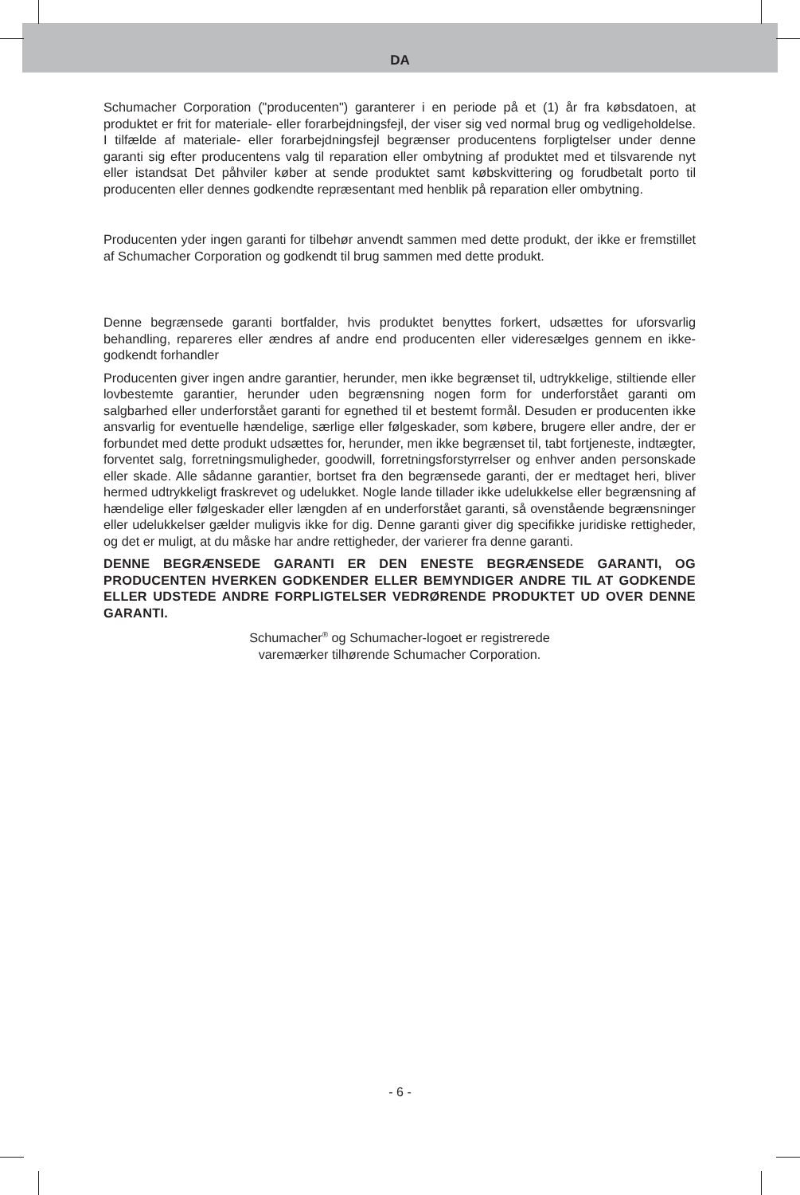DA
Schumacher Corporation ("producenten") garanterer i en periode på et (1) år fra købsdatoen, at produktet er frit for materiale- eller forarbejdningsfejl, der viser sig ved normal brug og vedligeholdelse. I tilfælde af materiale- eller forarbejdningsfejl begrænser producentens forpligtelser under denne garanti sig efter producentens valg til reparation eller ombytning af produktet med et tilsvarende nyt eller istandsat Det påhviler køber at sende produktet samt købskvittering og forudbetalt porto til producenten eller dennes godkendte repræsentant med henblik på reparation eller ombytning.
Producenten yder ingen garanti for tilbehør anvendt sammen med dette produkt, der ikke er fremstillet af Schumacher Corporation og godkendt til brug sammen med dette produkt.
Denne begrænsede garanti bortfalder, hvis produktet benyttes forkert, udsættes for uforsvarlig behandling, repareres eller ændres af andre end producenten eller videresælges gennem en ikke-godkendt forhandler
Producenten giver ingen andre garantier, herunder, men ikke begrænset til, udtrykkelige, stiltiende eller lovbestemte garantier, herunder uden begrænsning nogen form for underforstået garanti om salgbarhed eller underforstået garanti for egnethed til et bestemt formål. Desuden er producenten ikke ansvarlig for eventuelle hændelige, særlige eller følgeskader, som købere, brugere eller andre, der er forbundet med dette produkt udsættes for, herunder, men ikke begrænset til, tabt fortjeneste, indtægter, forventet salg, forretningsmuligheder, goodwill, forretningsforstyrrelser og enhver anden personskade eller skade. Alle sådanne garantier, bortset fra den begrænsede garanti, der er medtaget heri, bliver hermed udtrykkeligt fraskrevet og udelukket. Nogle lande tillader ikke udelukkelse eller begrænsning af hændelige eller følgeskader eller længden af en underforstået garanti, så ovenstående begrænsninger eller udelukkelser gælder muligvis ikke for dig. Denne garanti giver dig specifikke juridiske rettigheder, og det er muligt, at du måske har andre rettigheder, der varierer fra denne garanti.
DENNE BEGRÆNSEDE GARANTI ER DEN ENESTE BEGRÆNSEDE GARANTI, OG PRODUCENTEN HVERKEN GODKENDER ELLER BEMYNDIGER ANDRE TIL AT GODKENDE ELLER UDSTEDE ANDRE FORPLIGTELSER VEDRØRENDE PRODUKTET UD OVER DENNE GARANTI.
Schumacher<sup>®</sup> og Schumacher-logoet er registrerede
varemærker tilhørende Schumacher Corporation.
- 6 -